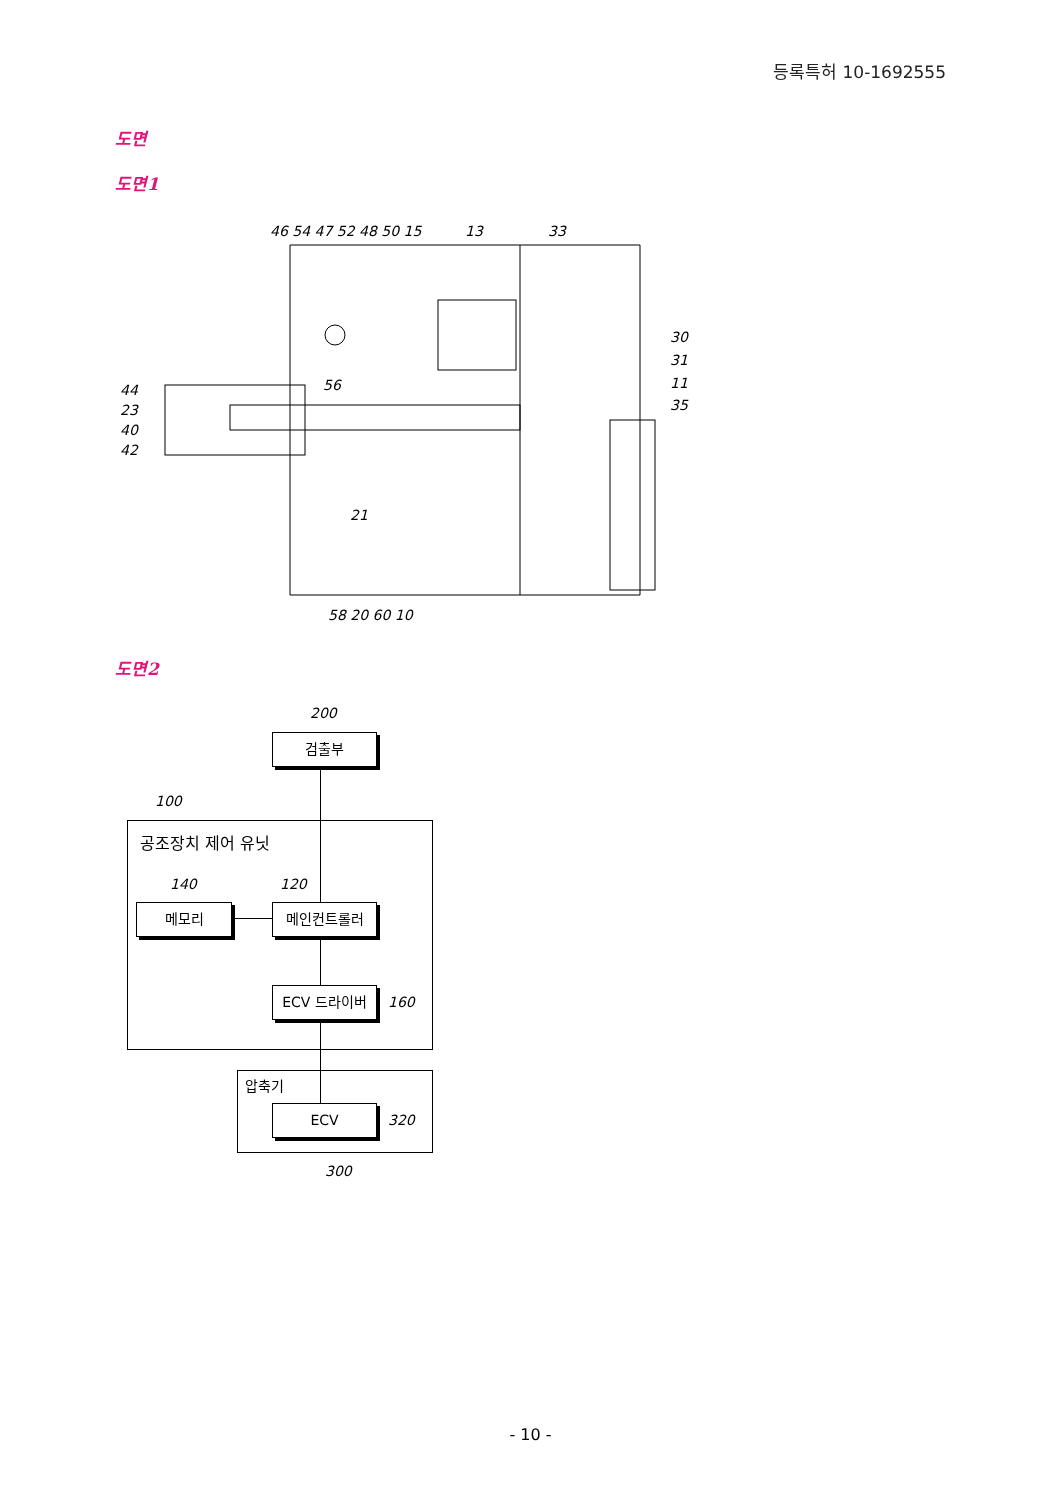등록특허 10-1692555
도면
도면1
46 54 47 52 48 50 15
13
33
44
23
40
42
56
21
30
31
11
35
58 20 60 10
도면2
200
검출부
100
공조장치 제어 유닛
140 120
메모리 메인컨트롤러
ECV 드라이버
160
압축기
ECV
320
300
- 10 -